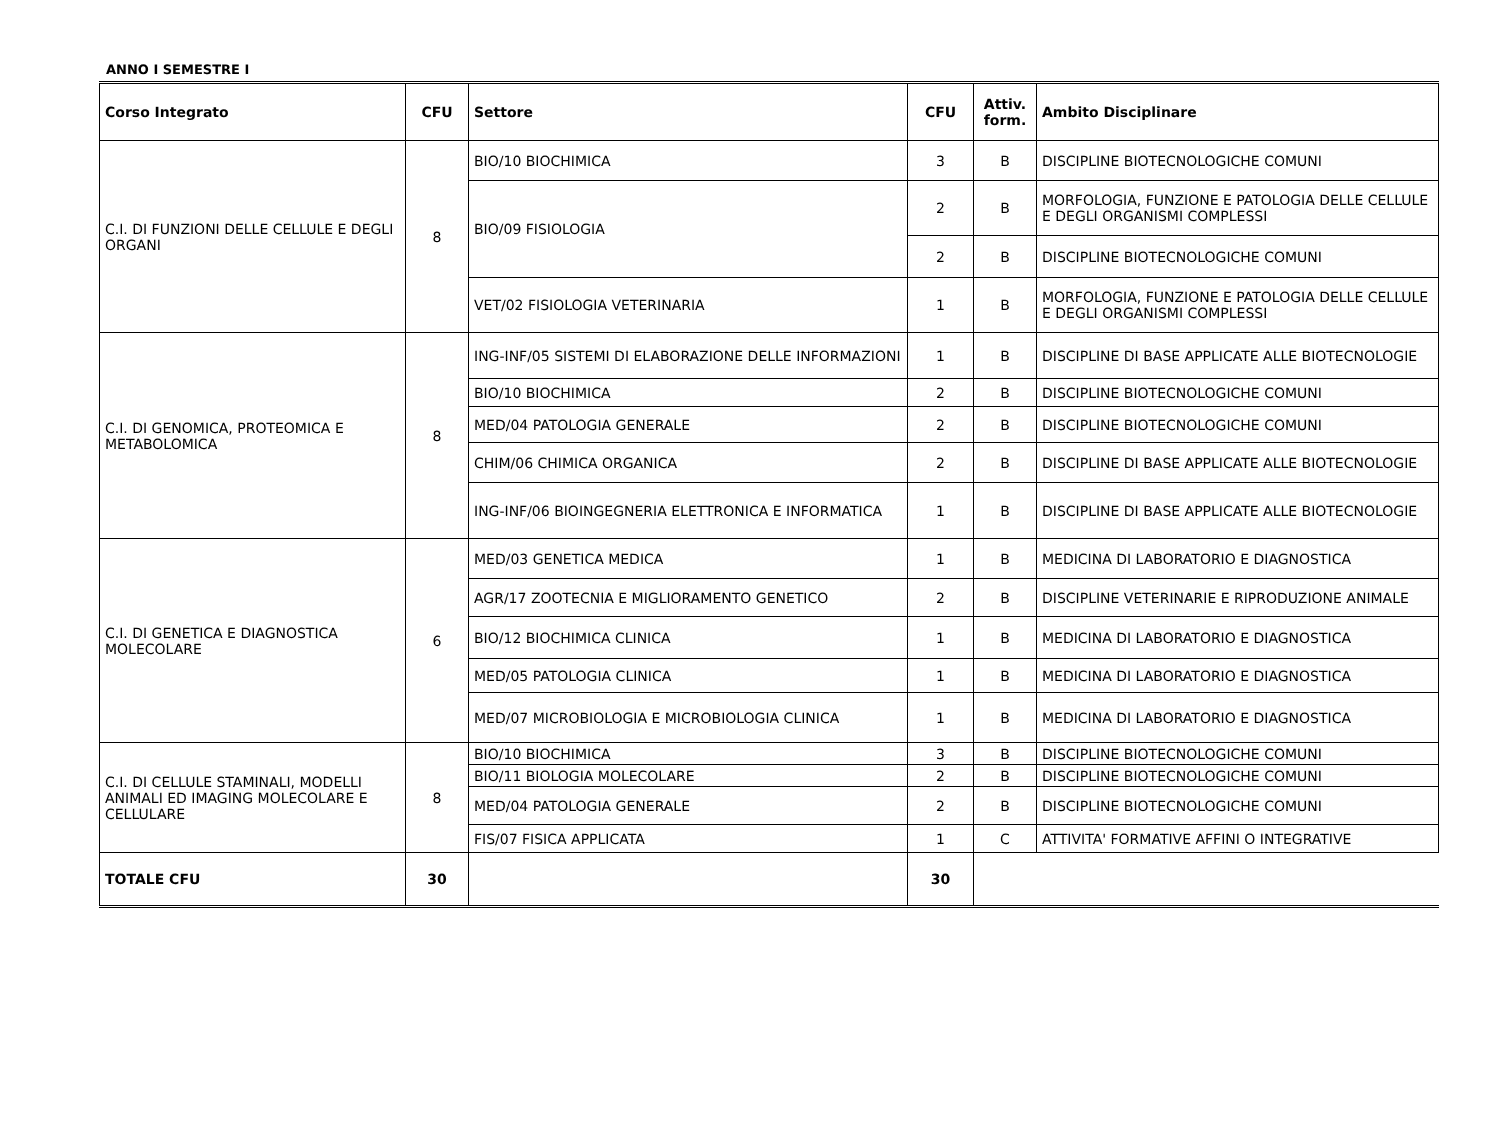ANNO I SEMESTRE I
| Corso Integrato | CFU | Settore | CFU | Attiv. form. | Ambito Disciplinare |
| --- | --- | --- | --- | --- | --- |
| C.I. DI FUNZIONI DELLE CELLULE E DEGLI ORGANI | 8 | BIO/10 BIOCHIMICA | 3 | B | DISCIPLINE BIOTECNOLOGICHE COMUNI |
| | | BIO/09 FISIOLOGIA | 2 | B | MORFOLOGIA, FUNZIONE E PATOLOGIA DELLE CELLULE E DEGLI ORGANISMI COMPLESSI |
| | | | 2 | B | DISCIPLINE BIOTECNOLOGICHE COMUNI |
| | | VET/02 FISIOLOGIA VETERINARIA | 1 | B | MORFOLOGIA, FUNZIONE E PATOLOGIA DELLE CELLULE E DEGLI ORGANISMI COMPLESSI |
| C.I. DI GENOMICA, PROTEOMICA E METABOLOMICA | 8 | ING-INF/05 SISTEMI DI ELABORAZIONE DELLE INFORMAZIONI | 1 | B | DISCIPLINE DI BASE APPLICATE ALLE BIOTECNOLOGIE |
| | | BIO/10 BIOCHIMICA | 2 | B | DISCIPLINE BIOTECNOLOGICHE COMUNI |
| | | MED/04 PATOLOGIA GENERALE | 2 | B | DISCIPLINE BIOTECNOLOGICHE COMUNI |
| | | CHIM/06 CHIMICA ORGANICA | 2 | B | DISCIPLINE DI BASE APPLICATE ALLE BIOTECNOLOGIE |
| | | ING-INF/06 BIOINGEGNERIA ELETTRONICA E INFORMATICA | 1 | B | DISCIPLINE DI BASE APPLICATE ALLE BIOTECNOLOGIE |
| C.I. DI GENETICA E DIAGNOSTICA MOLECOLARE | 6 | MED/03 GENETICA MEDICA | 1 | B | MEDICINA DI LABORATORIO E DIAGNOSTICA |
| | | AGR/17 ZOOTECNIA E MIGLIORAMENTO GENETICO | 2 | B | DISCIPLINE VETERINARIE E RIPRODUZIONE ANIMALE |
| | | BIO/12 BIOCHIMICA CLINICA | 1 | B | MEDICINA DI LABORATORIO E DIAGNOSTICA |
| | | MED/05 PATOLOGIA CLINICA | 1 | B | MEDICINA DI LABORATORIO E DIAGNOSTICA |
| | | MED/07 MICROBIOLOGIA E MICROBIOLOGIA CLINICA | 1 | B | MEDICINA DI LABORATORIO E DIAGNOSTICA |
| C.I. DI CELLULE STAMINALI, MODELLI ANIMALI ED IMAGING MOLECOLARE E CELLULARE | 8 | BIO/10 BIOCHIMICA | 3 | B | DISCIPLINE BIOTECNOLOGICHE COMUNI |
| | | BIO/11 BIOLOGIA MOLECOLARE | 2 | B | DISCIPLINE BIOTECNOLOGICHE COMUNI |
| | | MED/04 PATOLOGIA GENERALE | 2 | B | DISCIPLINE BIOTECNOLOGICHE COMUNI |
| | | FIS/07 FISICA APPLICATA | 1 | C | ATTIVITA' FORMATIVE AFFINI O INTEGRATIVE |
| TOTALE CFU | 30 | | 30 | | |